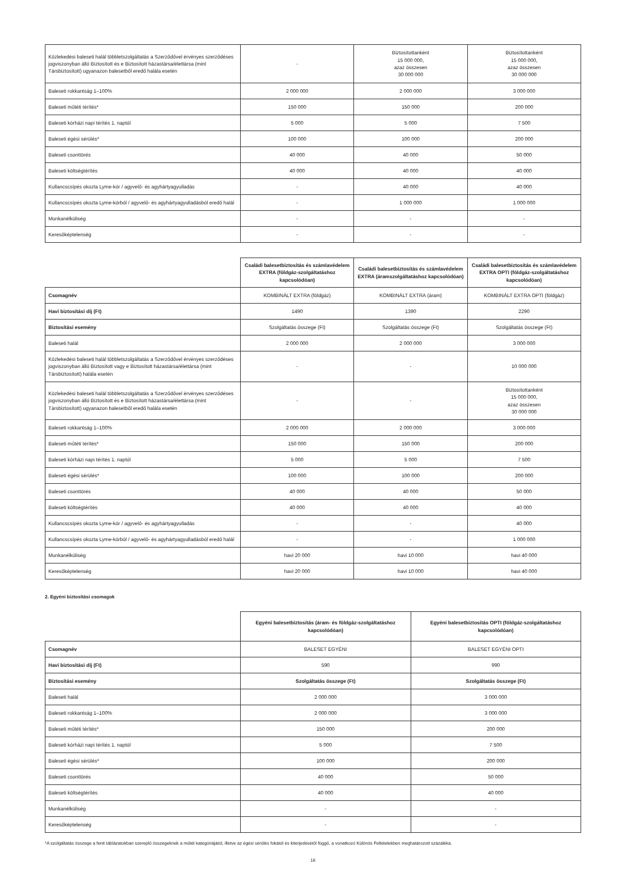| Közlekedési baleseti halál többletszolgáltatás a Szerződővel érvényes szerződéses jogviszonyban álló Biztosított és e Biztosított házastársa/élettársa (mint Társbiztosított) ugyanazon balesetből eredő halála esetén | - | Biztosítottanként 15 000 000, azaz összesen 30 000 000 | Biztosítottanként 15 000 000, azaz összesen 30 000 000 |
| Baleseti rokkantság 1–100% | 2 000 000 | 2 000 000 | 3 000 000 |
| Baleseti műtéti térítés* | 150 000 | 150 000 | 200 000 |
| Baleseti kórházi napi térítés 1. naptól | 5 000 | 5 000 | 7 500 |
| Baleseti égési sérülés* | 100 000 | 100 000 | 200 000 |
| Baleseti csonttörés | 40 000 | 40 000 | 50 000 |
| Baleseti költségtérítés | 40 000 | 40 000 | 40 000 |
| Kullancscsípés okozta Lyme-kór / agyvelő- és agyhártyagyulladás | - | 40 000 | 40 000 |
| Kullancscsípés okozta Lyme-kórból / agyvelő- és agyhártyagyulladásból eredő halál | - | 1 000 000 | 1 000 000 |
| Munkanélküliség | - | - | - |
| Keresőképtelenség | - | - | - |
| | Családi balesetbiztosítás és számlavédelem EXTRA (földgáz-szolgáltatáshoz kapcsolódóan) | Családi balesetbiztosítás és számlavédelem EXTRA (áramszolgáltatáshoz kapcsolódóan) | Családi balesetbiztosítás és számlavédelem EXTRA OPTI (földgáz-szolgáltatáshoz kapcsolódóan) |
| --- | --- | --- | --- |
| Csomagnév | KOMBINÁLT EXTRA (földgáz) | KOMBINÁLT EXTRA (áram) | KOMBINÁLT EXTRA OPTI (földgáz) |
| Havi biztosítási díj (Ft) | 1490 | 1390 | 2290 |
| Biztosítási esemény | Szolgáltatás összege (Ft) | Szolgáltatás összege (Ft) | Szolgáltatás összege (Ft) |
| Baleseti halál | 2 000 000 | 2 000 000 | 3 000 000 |
| Közlekedési baleseti halál többletszolgáltatás a Szerződővel érvényes szerződéses jogviszonyban álló Biztosított vagy e Biztosított házastársa/élettársa (mint Társbiztosított) halála esetén | - | - | 10 000 000 |
| Közlekedési baleseti halál többletszolgáltatás a Szerződővel érvényes szerződéses jogviszonyban álló Biztosított és e Biztosított házastársa/élettársa (mint Társbiztosított) ugyanazon balesetből eredő halála esetén | - | - | Biztosítottanként 15 000 000, azaz összesen 30 000 000 |
| Baleseti rokkantság 1–100% | 2 000 000 | 2 000 000 | 3 000 000 |
| Baleseti műtéti térítés* | 150 000 | 150 000 | 200 000 |
| Baleseti kórházi napi térítés 1. naptól | 5 000 | 5 000 | 7 500 |
| Baleseti égési sérülés* | 100 000 | 100 000 | 200 000 |
| Baleseti csonttörés | 40 000 | 40 000 | 50 000 |
| Baleseti költségtérítés | 40 000 | 40 000 | 40 000 |
| Kullancscsípés okozta Lyme-kór / agyvelő- és agyhártyagyulladás | - | - | 40 000 |
| Kullancscsípés okozta Lyme-kórból / agyvelő- és agyhártyagyulladásból eredő halál | - | - | 1 000 000 |
| Munkanélküliség | havi 20 000 | havi 10 000 | havi 40 000 |
| Keresőképtelenség | havi 20 000 | havi 10 000 | havi 40 000 |
2. Egyéni biztosítási csomagok
| | Egyéni balesetbiztosítás (áram- és földgáz-szolgáltatáshoz kapcsolódóan) | Egyéni balesetbiztosítás OPTI (földgáz-szolgáltatáshoz kapcsolódóan) |
| --- | --- | --- |
| Csomagnév | BALESET EGYÉNI | BALESET EGYÉNI OPTI |
| Havi biztosítási díj (Ft) | 590 | 990 |
| Biztosítási esemény | Szolgáltatás összege (Ft) | Szolgáltatás összege (Ft) |
| Baleseti halál | 2 000 000 | 3 000 000 |
| Baleseti rokkantság 1–100% | 2 000 000 | 3 000 000 |
| Baleseti műtéti térítés* | 150 000 | 200 000 |
| Baleseti kórházi napi térítés 1. naptól | 5 000 | 7 500 |
| Baleseti égési sérülés* | 100 000 | 200 000 |
| Baleseti csonttörés | 40 000 | 50 000 |
| Baleseti költségtérítés | 40 000 | 40 000 |
| Munkanélküliség | - | - |
| Keresőképtelenség | - | - |
*A szolgáltatás összege a fenti táblázatokban szereplő összegeknek a műtét kategóriájától, illetve az égési sérülés fokától és kiterjedésétől függő, a vonatkozó Különös Feltételekben meghatározott százaléka.
16